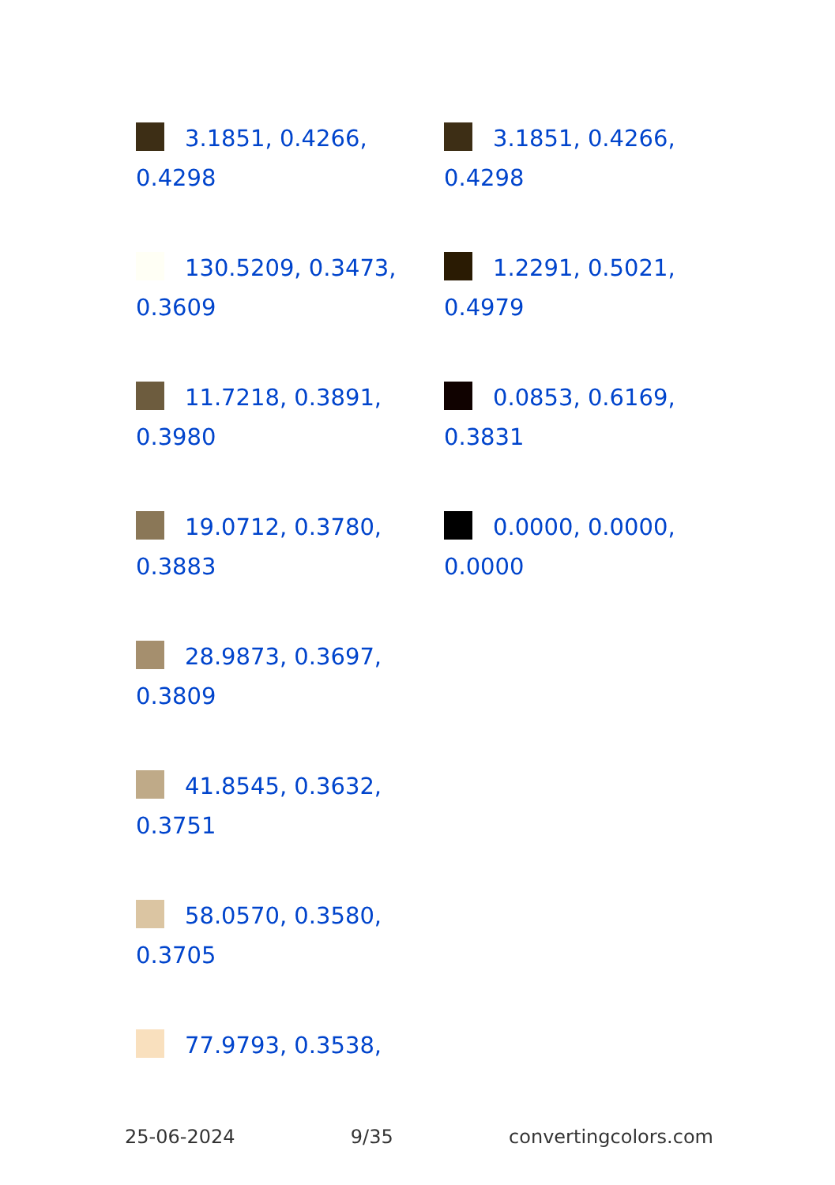3.1851, 0.4266, 0.4298
130.5209, 0.3473, 0.3609
11.7218, 0.3891, 0.3980
19.0712, 0.3780, 0.3883
28.9873, 0.3697, 0.3809
41.8545, 0.3632, 0.3751
58.0570, 0.3580, 0.3705
77.9793, 0.3538,
3.1851, 0.4266, 0.4298
1.2291, 0.5021, 0.4979
0.0853, 0.6169, 0.3831
0.0000, 0.0000, 0.0000
25-06-2024 9/35 convertingcolors.com